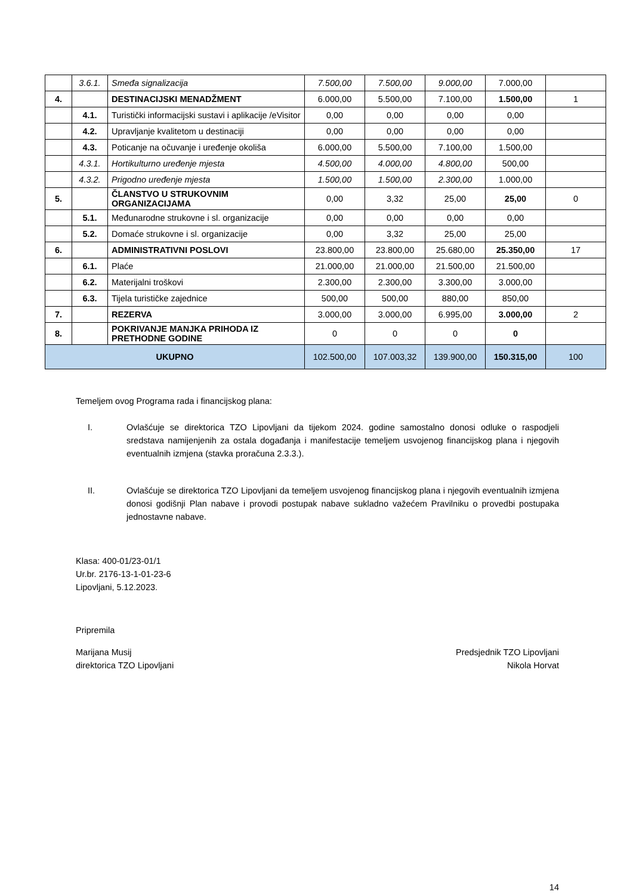| | 3.6.1. | Smeđa signalizacija | 7.500,00 | 7.500,00 | 9.000,00 | 7.000,00 | |
| 4. | | DESTINACIJSKI MENADŽMENT | 6.000,00 | 5.500,00 | 7.100,00 | 1.500,00 | 1 |
| | 4.1. | Turistički informacijski sustavi i aplikacije /eVisitor | 0,00 | 0,00 | 0,00 | 0,00 | |
| | 4.2. | Upravljanje kvalitetom u destinaciji | 0,00 | 0,00 | 0,00 | 0,00 | |
| | 4.3. | Poticanje na očuvanje i uređenje okoliša | 6.000,00 | 5.500,00 | 7.100,00 | 1.500,00 | |
| | 4.3.1. | Hortikulturno uređenje mjesta | 4.500,00 | 4.000,00 | 4.800,00 | 500,00 | |
| | 4.3.2. | Prigodno uređenje mjesta | 1.500,00 | 1.500,00 | 2.300,00 | 1.000,00 | |
| 5. | | ČLANSTVO U STRUKOVNIM ORGANIZACIJAMA | 0,00 | 3,32 | 25,00 | 25,00 | 0 |
| | 5.1. | Međunarodne strukovne i sl. organizacije | 0,00 | 0,00 | 0,00 | 0,00 | |
| | 5.2. | Domaće strukovne i sl. organizacije | 0,00 | 3,32 | 25,00 | 25,00 | |
| 6. | | ADMINISTRATIVNI POSLOVI | 23.800,00 | 23.800,00 | 25.680,00 | 25.350,00 | 17 |
| | 6.1. | Plaće | 21.000,00 | 21.000,00 | 21.500,00 | 21.500,00 | |
| | 6.2. | Materijalni troškovi | 2.300,00 | 2.300,00 | 3.300,00 | 3.000,00 | |
| | 6.3. | Tijela turističke zajednice | 500,00 | 500,00 | 880,00 | 850,00 | |
| 7. | | REZERVA | 3.000,00 | 3.000,00 | 6.995,00 | 3.000,00 | 2 |
| 8. | | POKRIVANJE MANJKA PRIHODA IZ PRETHODNE GODINE | 0 | 0 | 0 | 0 | |
| UKUPNO | | | 102.500,00 | 107.003,32 | 139.900,00 | 150.315,00 | 100 |
Temeljem ovog Programa rada i financijskog plana:
I. Ovlašćuje se direktorica TZO Lipovljani da tijekom 2024. godine samostalno donosi odluke o raspodjeli sredstava namijenjenih za ostala događanja i manifestacije temeljem usvojenog financijskog plana i njegovih eventualnih izmjena (stavka proračuna 2.3.3.).
II. Ovlašćuje se direktorica TZO Lipovljani da temeljem usvojenog financijskog plana i njegovih eventualnih izmjena donosi godišnji Plan nabave i provodi postupak nabave sukladno važećem Pravilniku o provedbi postupaka jednostavne nabave.
Klasa: 400-01/23-01/1
Ur.br. 2176-13-1-01-23-6
Lipovljani, 5.12.2023.
Pripremila
Marijana Musij
direktorica TZO Lipovljani
Predsjednik TZO Lipovljani
Nikola Horvat
14